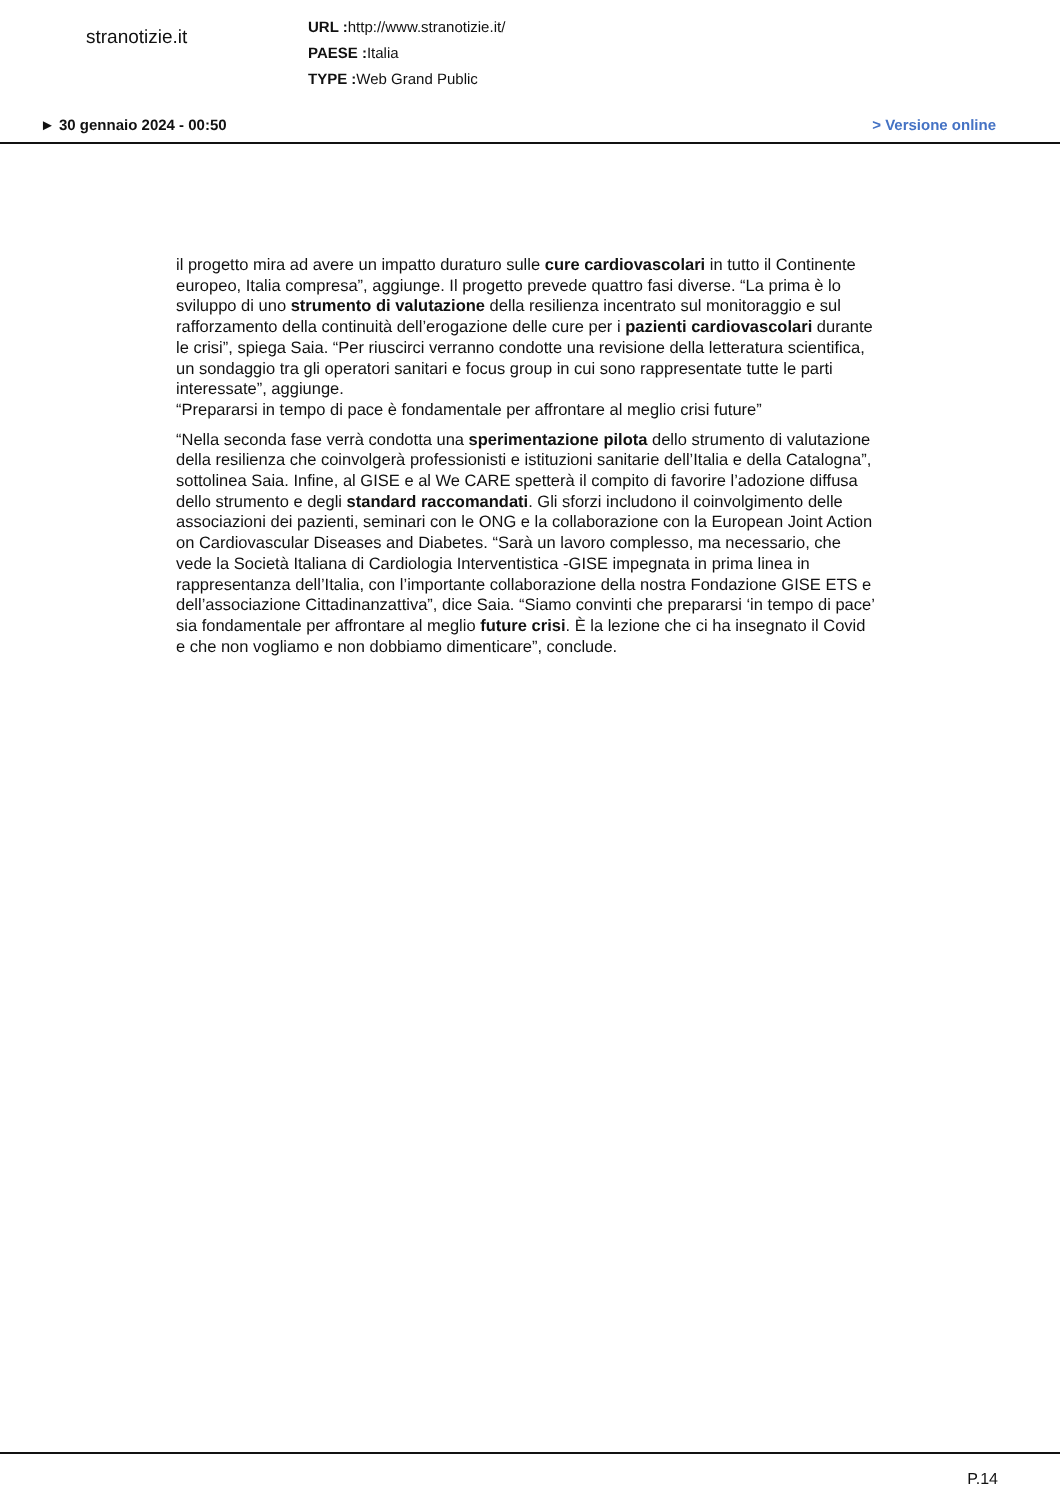stranotizie.it
URL : http://www.stranotizie.it/
PAESE : Italia
TYPE : Web Grand Public
► 30 gennaio 2024 - 00:50 > Versione online
il progetto mira ad avere un impatto duraturo sulle cure cardiovascolari in tutto il Continente europeo, Italia compresa”, aggiunge. Il progetto prevede quattro fasi diverse. “La prima è lo sviluppo di uno strumento di valutazione della resilienza incentrato sul monitoraggio e sul rafforzamento della continuità dell’erogazione delle cure per i pazienti cardiovascolari durante le crisi”, spiega Saia. “Per riuscirci verranno condotte una revisione della letteratura scientifica, un sondaggio tra gli operatori sanitari e focus group in cui sono rappresentate tutte le parti interessate”, aggiunge.
“Prepararsi in tempo di pace è fondamentale per affrontare al meglio crisi future”
“Nella seconda fase verrà condotta una sperimentazione pilota dello strumento di valutazione della resilienza che coinvolgerà professionisti e istituzioni sanitarie dell’Italia e della Catalogna”, sottolinea Saia. Infine, al GISE e al We CARE spetterà il compito di favorire l’adozione diffusa dello strumento e degli standard raccomandati. Gli sforzi includono il coinvolgimento delle associazioni dei pazienti, seminari con le ONG e la collaborazione con la European Joint Action on Cardiovascular Diseases and Diabetes. “Sarà un lavoro complesso, ma necessario, che vede la Società Italiana di Cardiologia Interventistica -GISE impegnata in prima linea in rappresentanza dell’Italia, con l’importante collaborazione della nostra Fondazione GISE ETS e dell’associazione Cittadinanzattiva”, dice Saia. “Siamo convinti che prepararsi ‘in tempo di pace’ sia fondamentale per affrontare al meglio future crisi. È la lezione che ci ha insegnato il Covid e che non vogliamo e non dobbiamo dimenticare”, conclude.
P.14